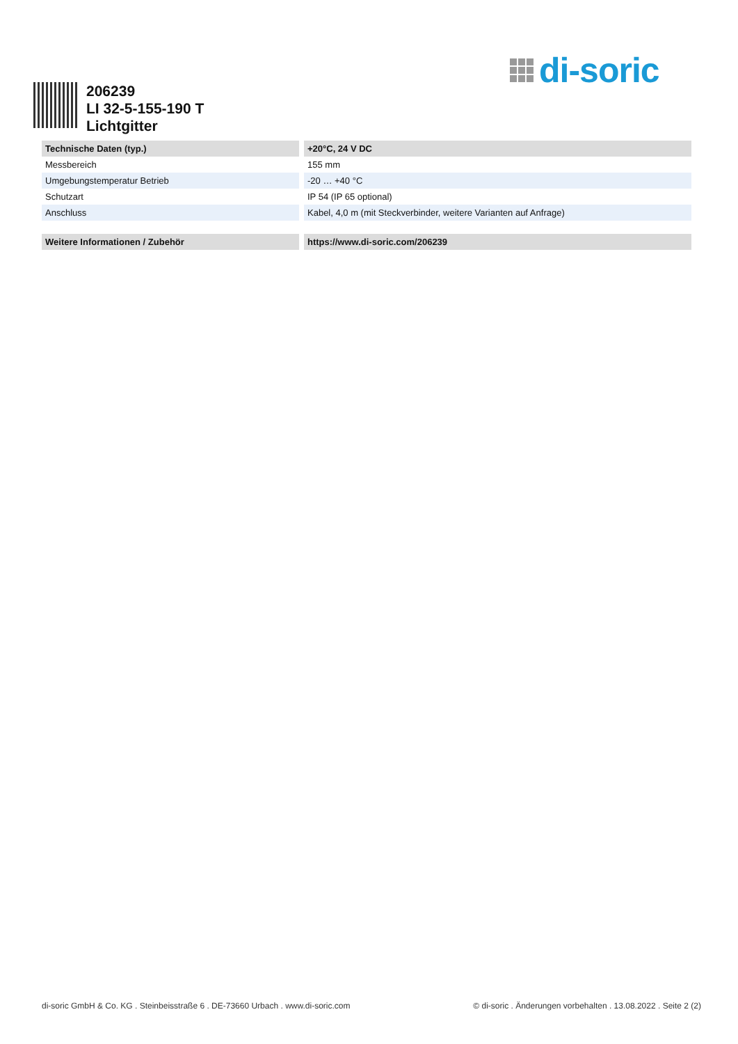di-soric
206239
LI 32-5-155-190 T
Lichtgitter
| Technische Daten (typ.) | +20°C, 24 V DC |
| --- | --- |
| Messbereich | 155 mm |
| Umgebungstemperatur Betrieb | -20 … +40 °C |
| Schutzart | IP 54 (IP 65 optional) |
| Anschluss | Kabel, 4,0 m (mit Steckverbinder, weitere Varianten auf Anfrage) |
| Weitere Informationen / Zubehör | https://www.di-soric.com/206239 |
di-soric GmbH & Co. KG . Steinbeisstraße 6 . DE-73660 Urbach . www.di-soric.com © di-soric . Änderungen vorbehalten . 13.08.2022 . Seite 2 (2)